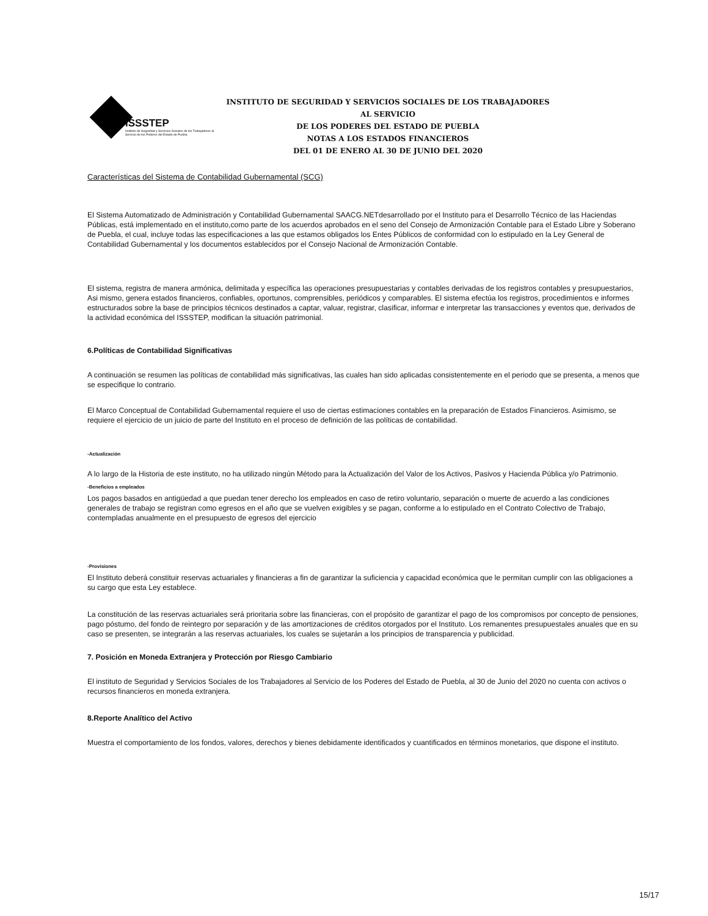ISSSTEP
Instituto de Seguridad y Servicios Sociales de los Trabajadores al Servicio de los Poderes del Estado de Puebla
INSTITUTO DE SEGURIDAD Y SERVICIOS SOCIALES DE LOS TRABAJADORES AL SERVICIO
DE LOS PODERES DEL ESTADO DE PUEBLA
NOTAS A LOS ESTADOS FINANCIEROS
DEL 01 DE ENERO AL 30 DE JUNIO DEL 2020
Características del Sistema de Contabilidad Gubernamental (SCG)
El Sistema Automatizado de Administración y Contabilidad Gubernamental SAACG.NETdesarrollado por el Instituto para el Desarrollo Técnico de las Haciendas Públicas, está implementado en el instituto,como parte de los acuerdos aprobados en el seno del Consejo de Armonización Contable para el Estado Libre y Soberano de Puebla, el cual, incluye todas las especificaciones a las que estamos obligados los Entes Públicos de conformidad con lo estipulado en la Ley General de Contabilidad Gubernamental y los documentos establecidos por el Consejo Nacional de Armonización Contable.
El sistema, registra de manera armónica, delimitada y específica las operaciones presupuestarias y contables derivadas de los registros contables y presupuestarios, Asi mismo, genera estados financieros, confiables, oportunos, comprensibles, periódicos y comparables. El sistema efectúa los registros, procedimientos e informes estructurados sobre la base de principios técnicos destinados a captar, valuar, registrar, clasificar, informar e interpretar las transacciones y eventos que, derivados de la actividad económica del ISSSTEP, modifican la situación patrimonial.
6.Políticas de Contabilidad Significativas
A continuación se resumen las políticas de contabilidad más significativas, las cuales han sido aplicadas consistentemente en el periodo que se presenta, a menos que se especifique lo contrario.
El Marco Conceptual de Contabilidad Gubernamental requiere el uso de ciertas estimaciones contables en la preparación de Estados Financieros. Asimismo, se requiere el ejercicio de un juicio de parte del Instituto en el proceso de definición de las políticas de contabilidad.
-Actualización
A lo largo de la Historia de este instituto, no ha utilizado ningún Método para la Actualización del Valor de los Activos, Pasivos y Hacienda Pública y/o Patrimonio.
-Beneficios a empleados
Los pagos basados en antigüedad a que puedan tener derecho los empleados en caso de retiro voluntario, separación o muerte de acuerdo a las condiciones generales de trabajo se registran como egresos en el año que se vuelven exigibles y se pagan, conforme a lo estipulado en el Contrato Colectivo de Trabajo, contempladas anualmente en el presupuesto de egresos del ejercicio
-Provisiones
El Instituto deberá constituir reservas actuariales y financieras a fin de garantizar la suficiencia y capacidad económica que le permitan cumplir con las obligaciones a su cargo que esta Ley establece.
La constitución de las reservas actuariales será prioritaria sobre las financieras, con el propósito de garantizar el pago de los compromisos por concepto de pensiones, pago póstumo, del fondo de reintegro por separación y de las amortizaciones de créditos otorgados por el Instituto. Los remanentes presupuestales anuales que en su caso se presenten, se integrarán a las reservas actuariales, los cuales se sujetarán a los principios de transparencia y publicidad.
7. Posición en Moneda Extranjera y Protección por Riesgo Cambiario
El instituto de Seguridad y Servicios Sociales de los Trabajadores al Servicio de los Poderes del Estado de Puebla, al 30 de Junio del 2020 no cuenta con activos o recursos financieros en moneda extranjera.
8.Reporte Analítico del Activo
Muestra el comportamiento de los fondos, valores, derechos y bienes debidamente identificados y cuantificados en términos monetarios, que dispone el instituto.
15/17